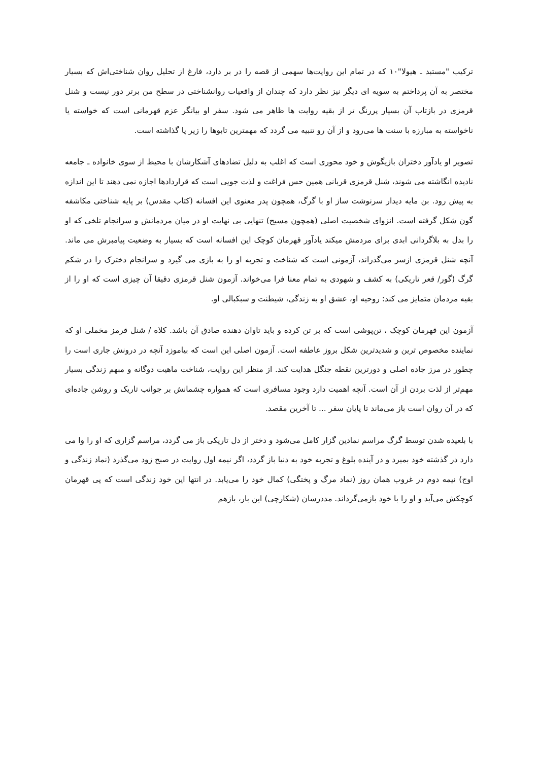ترکیب "مستبد ـ هیولا"۱۰ که در تمام این روایت‌ها سهمی از قصه را در بر دارد، فارغ از تحلیل روان شناختی‌اش که بسیار مختصر به آن پرداختم به سویه ای دیگر نیز نظر دارد که چندان از واقعیات روانشناختی در سطح من برتر دور نیست و شنل قرمزی در بازتاب آن بسیار پررنگ تر از بقیه روایت ها ظاهر می شود. سفر او بیانگر عزم قهرمانی است که خواسته یا ناخواسته به مبارزه با سنت ها می‌رود و از آن رو تنبیه می گردد که مهمترین تابوها را زیر پا گذاشته است.
تصویر او یادآور دختران بازیگوش و خود محوری است که اغلب به دلیل تضادهای آشکارشان با محیط از سوی خانواده ـ جامعه نادیده انگاشته می شوند، شنل قرمزی قربانی همین حس فراغت و لذت جویی است که قراردادها اجازه نمی دهند تا این اندازه به پیش رود. بن مایه دیدار سرنوشت ساز او با گرگ، همچون پدر معنوی این افسانه (کتاب مقدس) بر پایه شناختی مکاشفه گون شکل گرفته است. انزوای شخصیت اصلی (همچون مسیح) تنهایی بی نهایت او در میان مردمانش و سرانجام تلخی که او را بدل به بلاگردانی ابدی برای مردمش میکند یادآور قهرمان کوچک این افسانه است که بسیار به وضعیت پیامبرش می ماند. آنچه شنل قرمزی ازسر می‌گذراند، آزمونی است که شناخت و تجربه او را به بازی می گیرد و سرانجام دخترک را در شکم گرگ (گور/ قعر تاریکی) به کشف و شهودی به تمام معنا فرا می‌خواند. آزمون شنل قرمزی دقیقا آن چیزی است که او را از بقیه مردمان متمایز می کند: روحیه او، عشق او به زندگی، شیطنت و سبکبالی او.
آزمون این قهرمان کوچک ، تن‌پوشی است که بر تن کرده و باید تاوان دهنده صادق آن باشد. کلاه / شنل قرمز مخملی او که نماینده مخصوص ترین و شدیدترین شکل بروز عاطفه است. آزمون اصلی این است که بیاموزد آنچه در درونش جاری است را چطور در مرز جاده اصلی و دورترین نقطه جنگل هدایت کند. از منظر این روایت، شناخت ماهیت دوگانه و مبهم زندگی بسیار مهم‌تر از لذت بردن از آن است. آنچه اهمیت دارد وجود مسافری است که همواره چشمانش بر جوانب تاریک و روشن جاده‌ای که در آن روان است باز می‌ماند تا پایان سفر ... تا آخرین مقصد.
با بلعیده شدن توسط گرگ مراسم نمادین گزار کامل می‌شود و دختر از دل تاریکی باز می گردد، مراسم گزاری که او را وا می دارد در گذشته خود بمیرد و در آینده بلوغ و تجربه خود به دنیا باز گردد، اگر نیمه اول روایت در صبح زود می‌گذرد (نماد زندگی و اوج) نیمه دوم در غروب همان روز (نماد مرگ و پختگی) کمال خود را می‌یابد. در انتها این خود زندگی است که پی قهرمان کوچکش می‌آید و او را با خود بازمی‌گرداند. مددرسان (شکارچی) این بار، بازهم